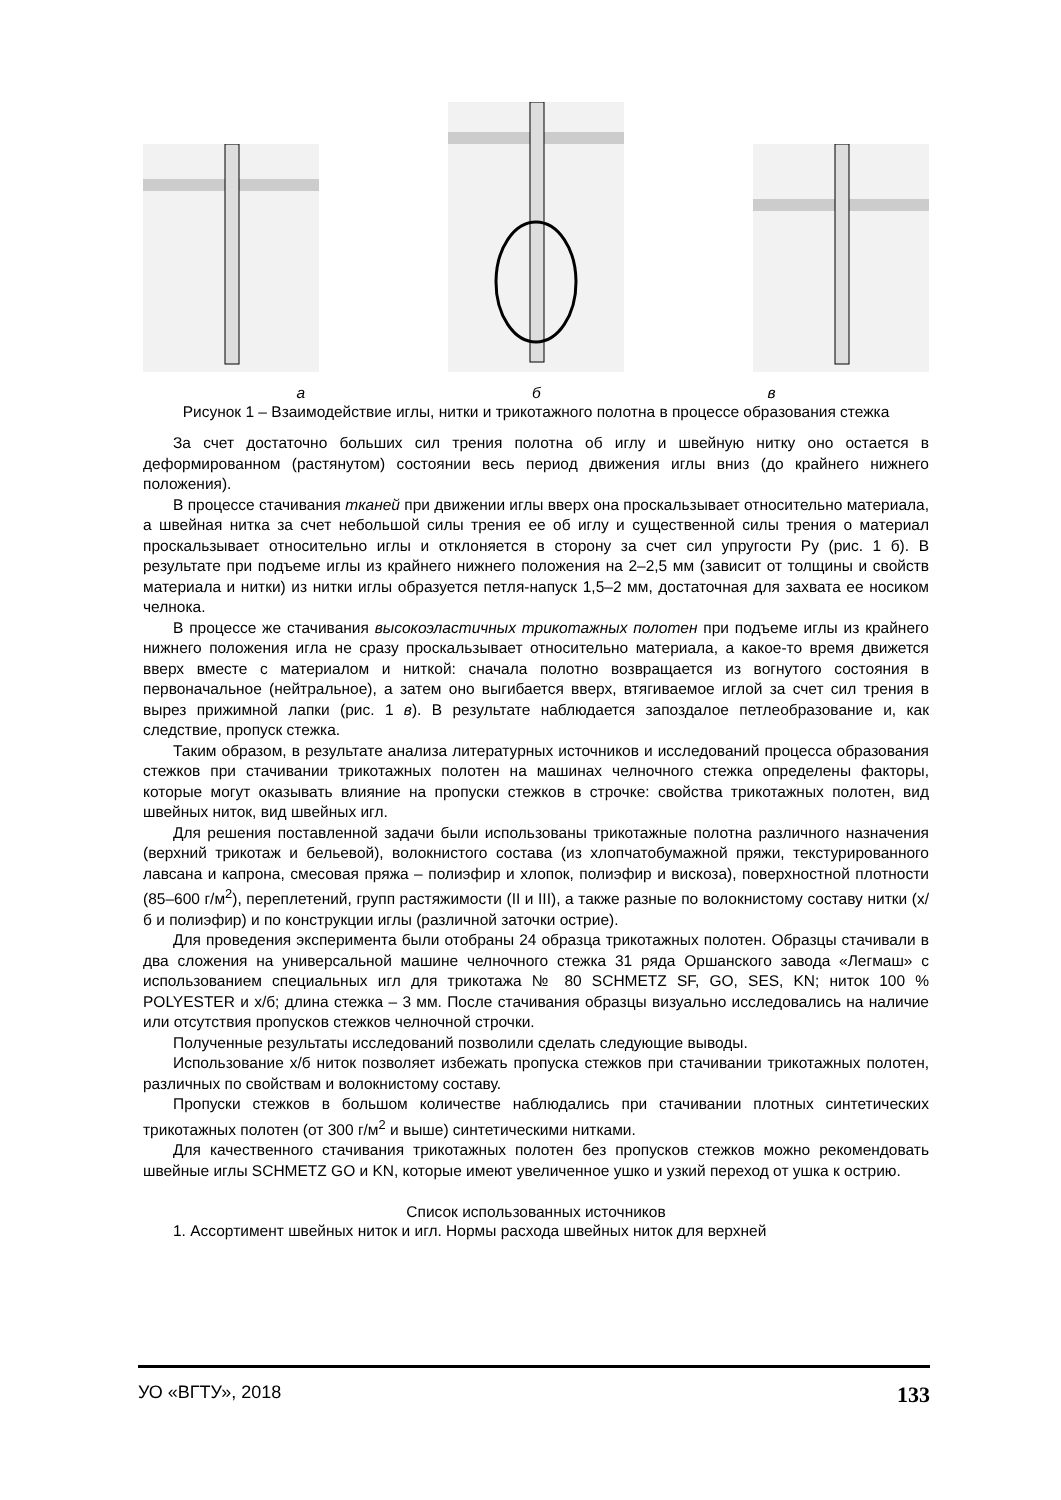а б в
Рисунок 1 – Взаимодействие иглы, нитки и трикотажного полотна в процессе образования стежка
За счет достаточно больших сил трения полотна об иглу и швейную нитку оно остается в деформированном (растянутом) состоянии весь период движения иглы вниз (до крайнего нижнего положения).
В процессе стачивания тканей при движении иглы вверх она проскальзывает относительно материала, а швейная нитка за счет небольшой силы трения ее об иглу и существенной силы трения о материал проскальзывает относительно иглы и отклоняется в сторону за счет сил упругости Ру (рис. 1 б). В результате при подъеме иглы из крайнего нижнего положения на 2–2,5 мм (зависит от толщины и свойств материала и нитки) из нитки иглы образуется петля-напуск 1,5–2 мм, достаточная для захвата ее носиком челнока.
В процессе же стачивания высокоэластичных трикотажных полотен при подъеме иглы из крайнего нижнего положения игла не сразу проскальзывает относительно материала, а какое-то время движется вверх вместе с материалом и ниткой: сначала полотно возвращается из вогнутого состояния в первоначальное (нейтральное), а затем оно выгибается вверх, втягиваемое иглой за счет сил трения в вырез прижимной лапки (рис. 1 в). В результате наблюдается запоздалое петлеобразование и, как следствие, пропуск стежка.
Таким образом, в результате анализа литературных источников и исследований процесса образования стежков при стачивании трикотажных полотен на машинах челночного стежка определены факторы, которые могут оказывать влияние на пропуски стежков в строчке: свойства трикотажных полотен, вид швейных ниток, вид швейных игл.
Для решения поставленной задачи были использованы трикотажные полотна различного назначения (верхний трикотаж и бельевой), волокнистого состава (из хлопчатобумажной пряжи, текстурированного лавсана и капрона, смесовая пряжа – полиэфир и хлопок, полиэфир и вискоза), поверхностной плотности (85–600 г/м<sup>2</sup>), переплетений, групп растяжимости (II и III), а также разные по волокнистому составу нитки (х/б и полиэфир) и по конструкции иглы (различной заточки острие).
Для проведения эксперимента были отобраны 24 образца трикотажных полотен. Образцы стачивали в два сложения на универсальной машине челночного стежка 31 ряда Оршанского завода «Легмаш» с использованием специальных игл для трикотажа № 80 SCHMETZ SF, GO, SES, KN; ниток 100 % POLYESTER и х/б; длина стежка – 3 мм. После стачивания образцы визуально исследовались на наличие или отсутствия пропусков стежков челночной строчки.
Полученные результаты исследований позволили сделать следующие выводы.
Использование х/б ниток позволяет избежать пропуска стежков при стачивании трикотажных полотен, различных по свойствам и волокнистому составу.
Пропуски стежков в большом количестве наблюдались при стачивании плотных синтетических трикотажных полотен (от 300 г/м<sup>2</sup> и выше) синтетическими нитками.
Для качественного стачивания трикотажных полотен без пропусков стежков можно рекомендовать швейные иглы SCHMETZ GO и KN, которые имеют увеличенное ушко и узкий переход от ушка к острию.
Список использованных источников
1. Ассортимент швейных ниток и игл. Нормы расхода швейных ниток для верхней
УО «ВГТУ», 2018 133